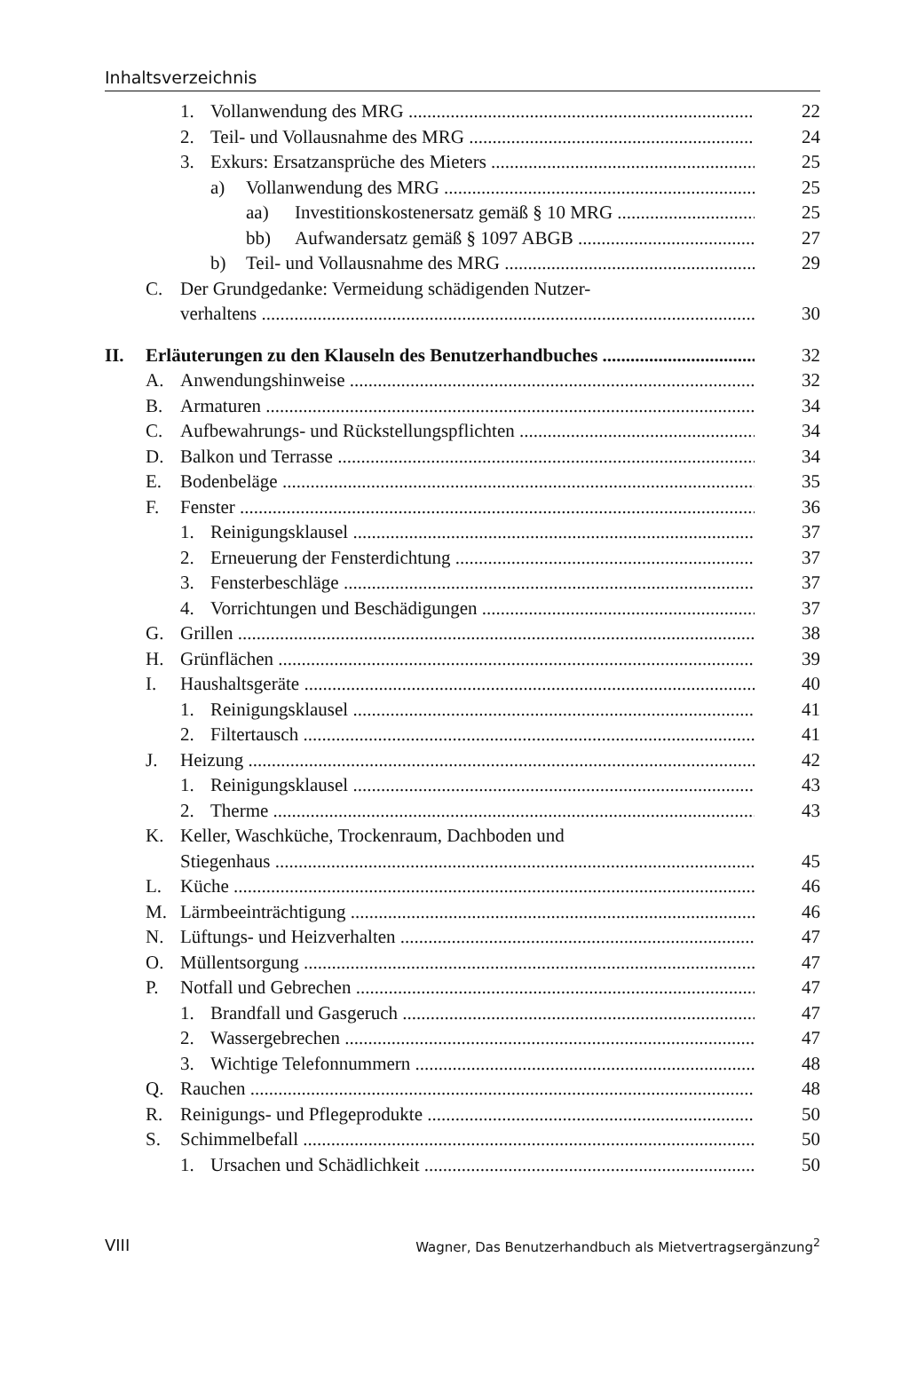Inhaltsverzeichnis
1. Vollanwendung des MRG 22
2. Teil- und Vollausnahme des MRG 24
3. Exkurs: Ersatzansprüche des Mieters 25
a) Vollanwendung des MRG 25
aa) Investitionskostenersatz gemäß § 10 MRG 25
bb) Aufwandersatz gemäß § 1097 ABGB 27
b) Teil- und Vollausnahme des MRG 29
C. Der Grundgedanke: Vermeidung schädigenden Nutzer-
verhaltens 30
II. Erläuterungen zu den Klauseln des Benutzerhandbuches 32
A. Anwendungshinweise 32
B. Armaturen 34
C. Aufbewahrungs- und Rückstellungspflichten 34
D. Balkon und Terrasse 34
E. Bodenbeläge 35
F. Fenster 36
1. Reinigungsklausel 37
2. Erneuerung der Fensterdichtung 37
3. Fensterbeschläge 37
4. Vorrichtungen und Beschädigungen 37
G. Grillen 38
H. Grünflächen 39
I. Haushaltsgeräte 40
1. Reinigungsklausel 41
2. Filtertausch 41
J. Heizung 42
1. Reinigungsklausel 43
2. Therme 43
K. Keller, Waschküche, Trockenraum, Dachboden und
Stiegenhaus 45
L. Küche 46
M. Lärmbeeinträchtigung 46
N. Lüftungs- und Heizverhalten 47
O. Müllentsorgung 47
P. Notfall und Gebrechen 47
1. Brandfall und Gasgeruch 47
2. Wassergebrechen 47
3. Wichtige Telefonnummern 48
Q. Rauchen 48
R. Reinigungs- und Pflegeprodukte 50
S. Schimmelbefall 50
1. Ursachen und Schädlichkeit 50
VIII Wagner, Das Benutzerhandbuch als Mietvertragsergänzung<sup>2</sup>